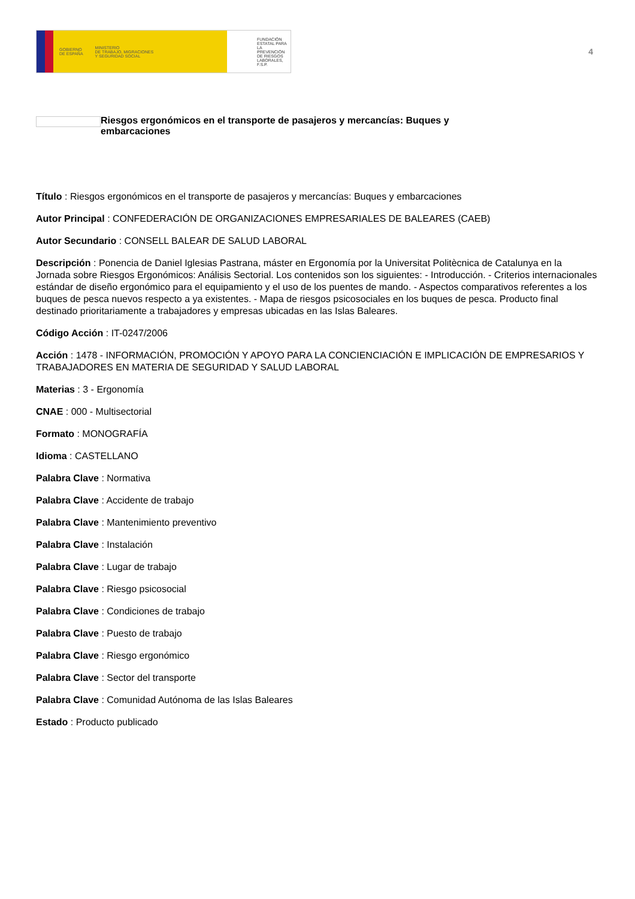GOBIERNO
DE ESPAÑA MINISTERIO
DE TRABAJO, MIGRACIONES
Y SEGURIDAD SOCIAL
FUNDACIÓN
ESTATAL PARA
LA PREVENCIÓN
DE RIESGOS
LABORALES, F.S.P.
4
Riesgos ergonómicos en el transporte de pasajeros y mercancías: Buques y embarcaciones
Título : Riesgos ergonómicos en el transporte de pasajeros y mercancías: Buques y embarcaciones
Autor Principal : CONFEDERACIÓN DE ORGANIZACIONES EMPRESARIALES DE BALEARES (CAEB)
Autor Secundario : CONSELL BALEAR DE SALUD LABORAL
Descripción : Ponencia de Daniel Iglesias Pastrana, máster en Ergonomía por la Universitat Politècnica de Catalunya en la Jornada sobre Riesgos Ergonómicos: Análisis Sectorial. Los contenidos son los siguientes: - Introducción. - Criterios internacionales estándar de diseño ergonómico para el equipamiento y el uso de los puentes de mando. - Aspectos comparativos referentes a los buques de pesca nuevos respecto a ya existentes. - Mapa de riesgos psicosociales en los buques de pesca. Producto final destinado prioritariamente a trabajadores y empresas ubicadas en las Islas Baleares.
Código Acción : IT-0247/2006
Acción : 1478 - INFORMACIÓN, PROMOCIÓN Y APOYO PARA LA CONCIENCIACIÓN E IMPLICACIÓN DE EMPRESARIOS Y TRABAJADORES EN MATERIA DE SEGURIDAD Y SALUD LABORAL
Materias : 3 - Ergonomía
CNAE : 000 - Multisectorial
Formato : MONOGRAFÍA
Idioma : CASTELLANO
Palabra Clave : Normativa
Palabra Clave : Accidente de trabajo
Palabra Clave : Mantenimiento preventivo
Palabra Clave : Instalación
Palabra Clave : Lugar de trabajo
Palabra Clave : Riesgo psicosocial
Palabra Clave : Condiciones de trabajo
Palabra Clave : Puesto de trabajo
Palabra Clave : Riesgo ergonómico
Palabra Clave : Sector del transporte
Palabra Clave : Comunidad Autónoma de las Islas Baleares
Estado : Producto publicado